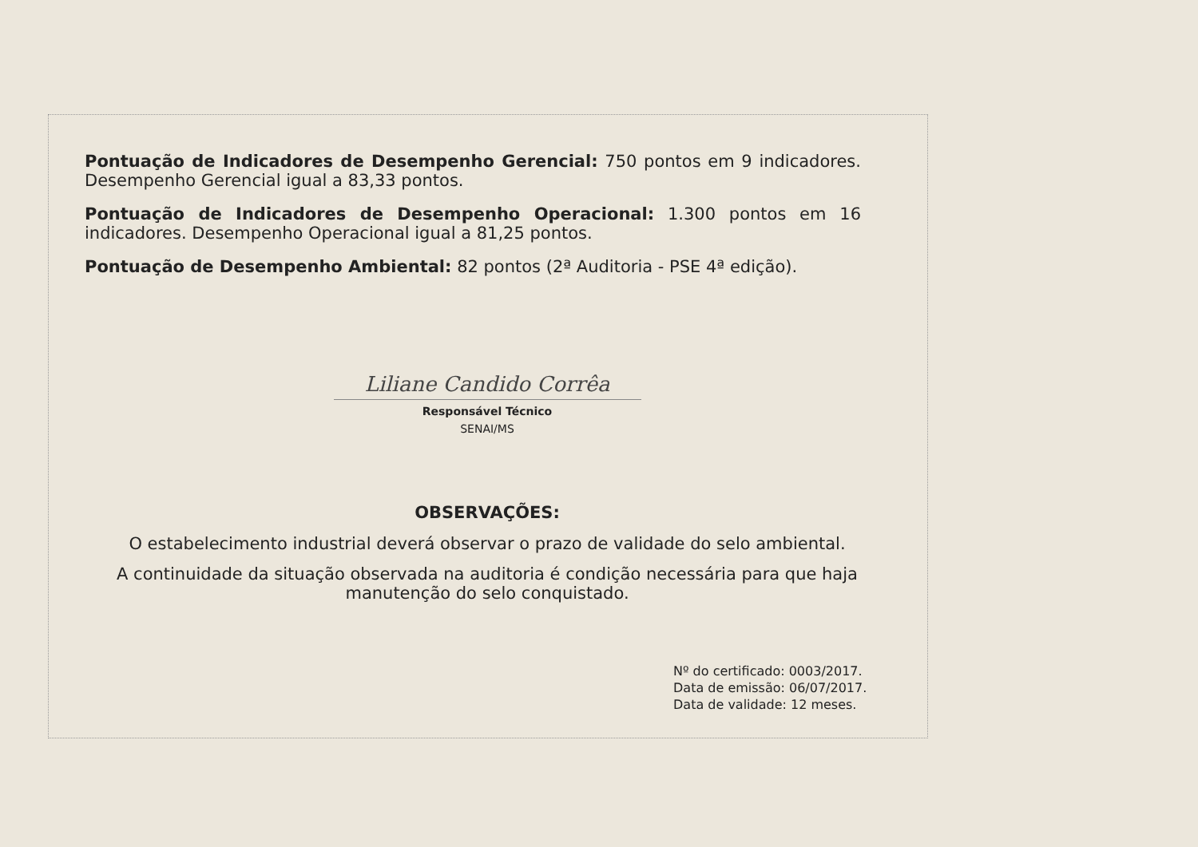Pontuação de Indicadores de Desempenho Gerencial: 750 pontos em 9 indicadores. Desempenho Gerencial igual a 83,33 pontos.
Pontuação de Indicadores de Desempenho Operacional: 1.300 pontos em 16 indicadores. Desempenho Operacional igual a 81,25 pontos.
Pontuação de Desempenho Ambiental: 82 pontos (2ª Auditoria - PSE 4ª edição).
Liliane Candido Corrêa
Responsável Técnico
SENAI/MS
OBSERVAÇÕES:
O estabelecimento industrial deverá observar o prazo de validade do selo ambiental.
A continuidade da situação observada na auditoria é condição necessária para que haja
manutenção do selo conquistado.
Nº do certificado: 0003/2017.
Data de emissão: 06/07/2017.
Data de validade: 12 meses.